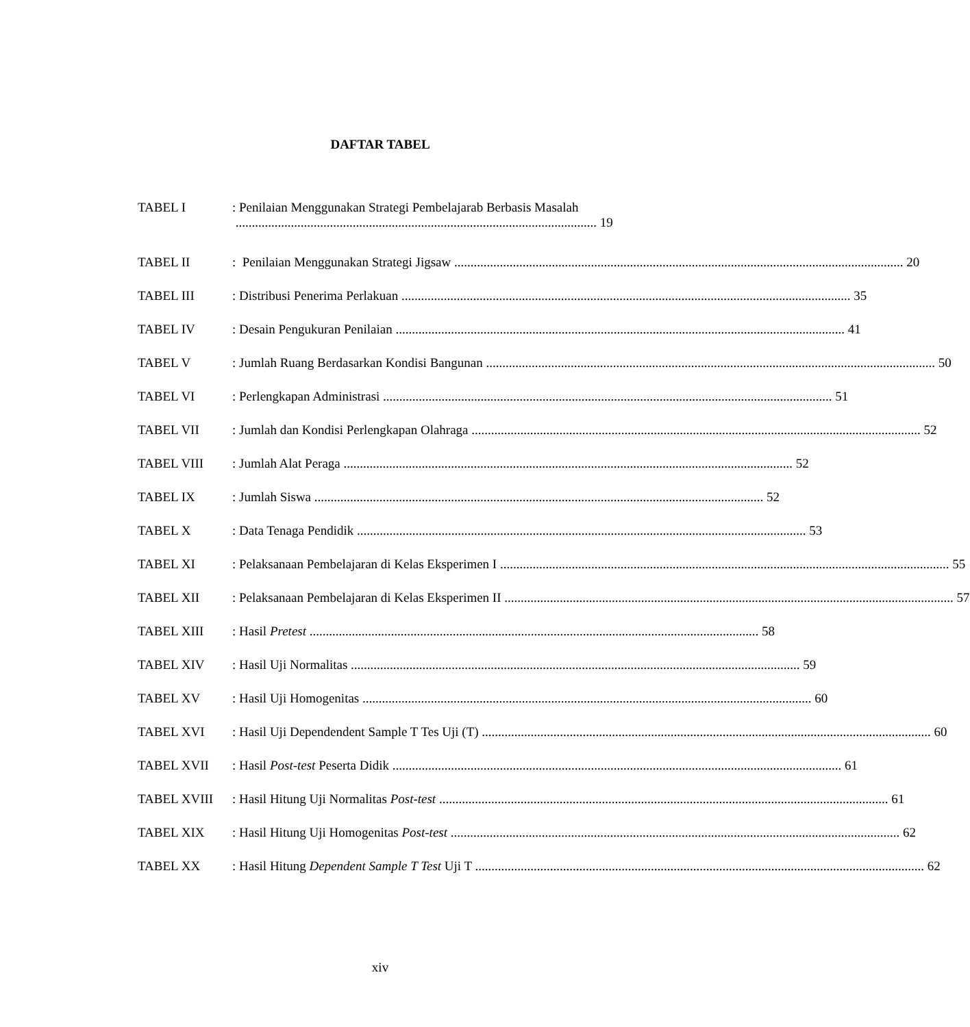DAFTAR TABEL
TABEL I : Penilaian Menggunakan Strategi Pembelajarab Berbasis Masalah
............................................................................................................... 19
TABEL II: Penilaian Menggunakan Strategi Jigsaw 20
TABEL III: Distribusi Penerima Perlakuan 35
TABEL IV: Desain Pengukuran Penilaian 41
TABEL V: Jumlah Ruang Berdasarkan Kondisi Bangunan 50
TABEL VI: Perlengkapan Administrasi 51
TABEL VII: Jumlah dan Kondisi Perlengkapan Olahraga 52
TABEL VIII: Jumlah Alat Peraga 52
TABEL IX: Jumlah Siswa 52
TABEL X: Data Tenaga Pendidik 53
TABEL XI: Pelaksanaan Pembelajaran di Kelas Eksperimen I 55
TABEL XII: Pelaksanaan Pembelajaran di Kelas Eksperimen II 57
TABEL XIII: Hasil Pretest 58
TABEL XIV: Hasil Uji Normalitas 59
TABEL XV: Hasil Uji Homogenitas 60
TABEL XVI: Hasil Uji Dependendent Sample T Tes Uji (T) 60
TABEL XVII: Hasil Post-test Peserta Didik 61
TABEL XVIII: Hasil Hitung Uji Normalitas Post-test 61
TABEL XIX: Hasil Hitung Uji Homogenitas Post-test 62
TABEL XX: Hasil Hitung Dependent Sample T Test Uji T 62
xiv